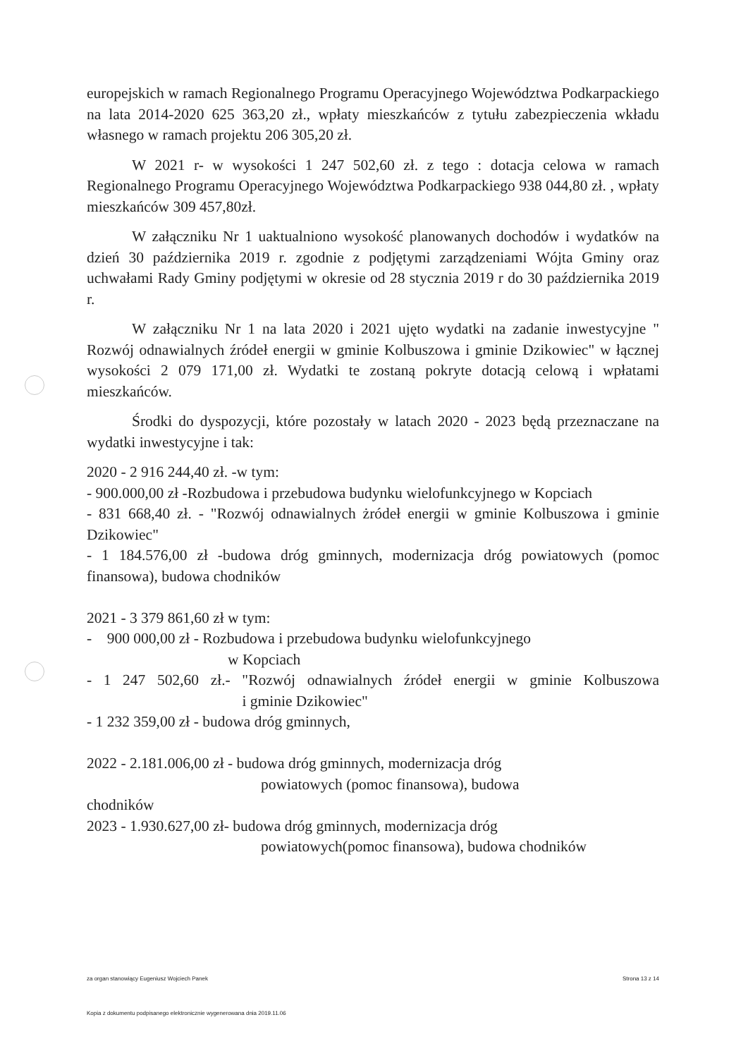europejskich w ramach Regionalnego Programu Operacyjnego Województwa Podkarpackiego na lata 2014-2020 625 363,20 zł., wpłaty mieszkańców z tytułu zabezpieczenia wkładu własnego w ramach projektu 206 305,20 zł.
W 2021 r- w wysokości 1 247 502,60 zł. z tego : dotacja celowa w ramach Regionalnego Programu Operacyjnego Województwa Podkarpackiego 938 044,80 zł. , wpłaty mieszkańców 309 457,80zł.
W załączniku Nr 1 uaktualniono wysokość planowanych dochodów i wydatków na dzień 30 października 2019 r. zgodnie z podjętymi zarządzeniami Wójta Gminy oraz uchwałami Rady Gminy podjętymi w okresie od 28 stycznia 2019 r do 30 października 2019 r.
W załączniku Nr 1 na lata 2020 i 2021 ujęto wydatki na zadanie inwestycyjne " Rozwój odnawialnych źródeł energii w gminie Kolbuszowa i gminie Dzikowiec" w łącznej wysokości 2 079 171,00 zł. Wydatki te zostaną pokryte dotacją celową i wpłatami mieszkańców.
Środki do dyspozycji, które pozostały w latach 2020 - 2023 będą przeznaczane na wydatki inwestycyjne i tak:
2020 - 2 916 244,40 zł. -w tym:
- 900.000,00 zł -Rozbudowa i przebudowa budynku wielofunkcyjnego w Kopciach
- 831 668,40 zł. - "Rozwój odnawialnych żródeł energii w gminie Kolbuszowa i gminie Dzikowiec"
- 1 184.576,00 zł -budowa dróg gminnych, modernizacja dróg powiatowych (pomoc finansowa), budowa chodników
2021 - 3 379 861,60 zł w tym:
- 900 000,00 zł - Rozbudowa i przebudowa budynku wielofunkcyjnego
w Kopciach
- 1 247 502,60 zł.- "Rozwój odnawialnych źródeł energii w gminie Kolbuszowa i gminie Dzikowiec"
- 1 232 359,00 zł - budowa dróg gminnych,
2022 - 2.181.006,00 zł - budowa dróg gminnych, modernizacja dróg
powiatowych (pomoc finansowa), budowa
chodników
2023 - 1.930.627,00 zł- budowa dróg gminnych, modernizacja dróg
powiatowych(pomoc finansowa), budowa chodników
za organ stanowiący Eugeniusz Wojciech Panek Strona 13 z 14
Kopia z dokumentu podpisanego elektronicznie wygenerowana dnia 2019.11.06